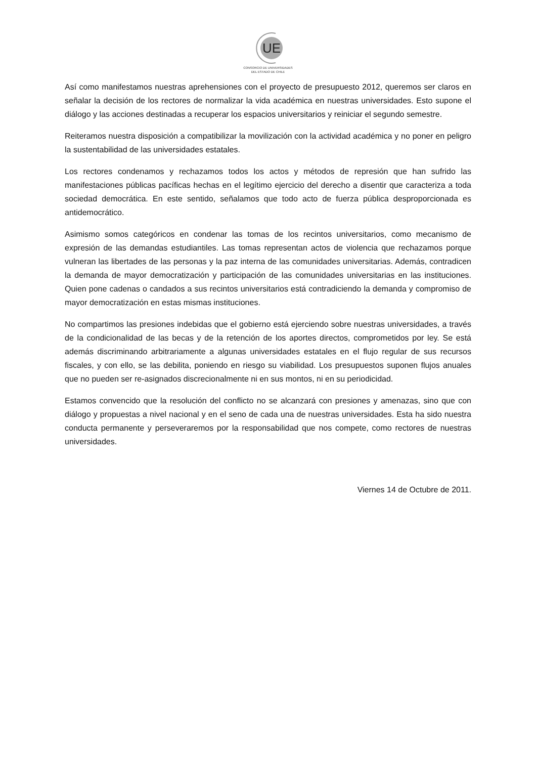UE
CONSORCIO DE UNIVERSIDADES
DEL ESTADO DE CHILE
Así como manifestamos nuestras aprehensiones con el proyecto de presupuesto 2012, queremos ser claros en señalar la decisión de los rectores de normalizar la vida académica en nuestras universidades. Esto supone el diálogo y las acciones destinadas a recuperar los espacios universitarios y reiniciar el segundo semestre.
Reiteramos nuestra disposición a compatibilizar la movilización con la actividad académica y no poner en peligro la sustentabilidad de las universidades estatales.
Los rectores condenamos y rechazamos todos los actos y métodos de represión que han sufrido las manifestaciones públicas pacíficas hechas en el legítimo ejercicio del derecho a disentir que caracteriza a toda sociedad democrática. En este sentido, señalamos que todo acto de fuerza pública desproporcionada es antidemocrático.
Asimismo somos categóricos en condenar las tomas de los recintos universitarios, como mecanismo de expresión de las demandas estudiantiles. Las tomas representan actos de violencia que rechazamos porque vulneran las libertades de las personas y la paz interna de las comunidades universitarias. Además, contradicen la demanda de mayor democratización y participación de las comunidades universitarias en las instituciones. Quien pone cadenas o candados a sus recintos universitarios está contradiciendo la demanda y compromiso de mayor democratización en estas mismas instituciones.
No compartimos las presiones indebidas que el gobierno está ejerciendo sobre nuestras universidades, a través de la condicionalidad de las becas y de la retención de los aportes directos, comprometidos por ley. Se está además discriminando arbitrariamente a algunas universidades estatales en el flujo regular de sus recursos fiscales, y con ello, se las debilita, poniendo en riesgo su viabilidad. Los presupuestos suponen flujos anuales que no pueden ser re-asignados discrecionalmente ni en sus montos, ni en su periodicidad.
Estamos convencido que la resolución del conflicto no se alcanzará con presiones y amenazas, sino que con diálogo y propuestas a nivel nacional y en el seno de cada una de nuestras universidades. Esta ha sido nuestra conducta permanente y perseveraremos por la responsabilidad que nos compete, como rectores de nuestras universidades.
Viernes 14 de Octubre de 2011.